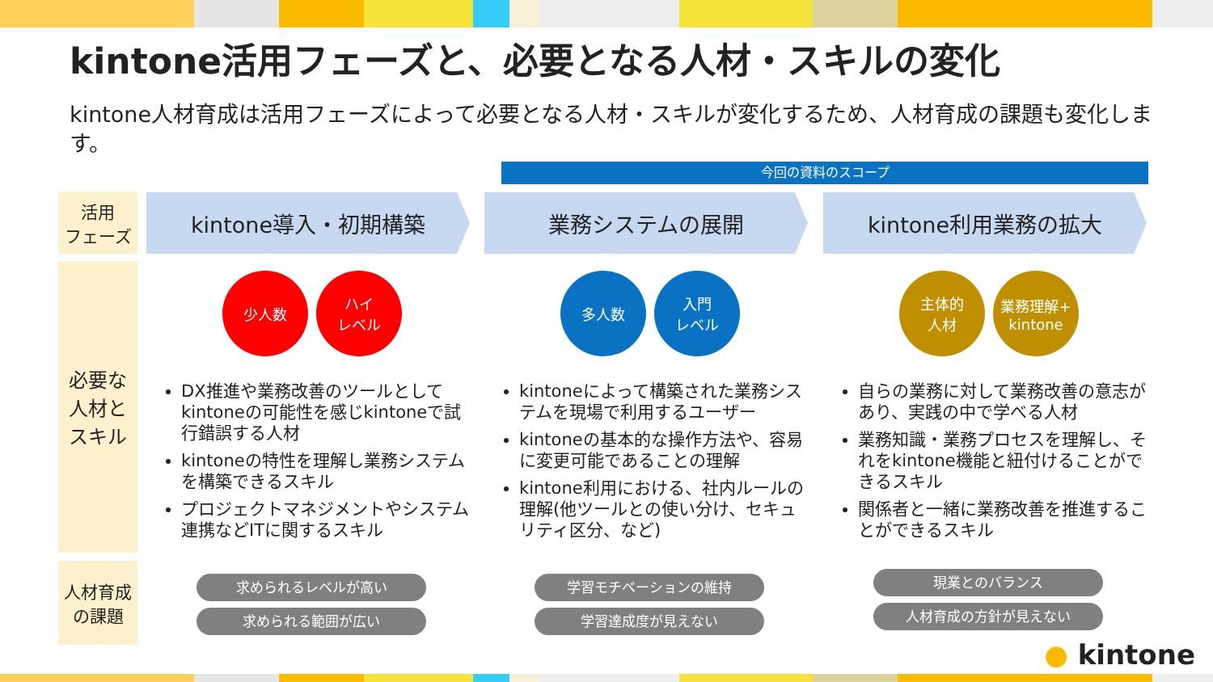kintone活用フェーズと、必要となる人材・スキルの変化
kintone人材育成は活用フェーズによって必要となる人材・スキルが変化するため、人材育成の課題も変化します。
今回の資料のスコープ
活用
フェーズ
必要な
人材と
スキル
人材育成
の課題
kintone導入・初期構築 業務システムの展開 kintone利用業務の拡大
少人数 ハイ
レベル
DX推進や業務改善のツールとしてkintoneの可能性を感じkintoneで試行錯誤する人材
kintoneの特性を理解し業務システムを構築できるスキル
プロジェクトマネジメントやシステム連携などITに関するスキル
多人数 入門
レベル
kintoneによって構築された業務システムを現場で利用するユーザー
kintoneの基本的な操作方法や、容易に変更可能であることの理解
kintone利用における、社内ルールの理解(他ツールとの使い分け、セキュリティ区分、など)
主体的
人材
業務理解+
kintone
自らの業務に対して業務改善の意志があり、実践の中で学べる人材
業務知識・業務プロセスを理解し、それをkintone機能と紐付けることができるスキル
関係者と一緒に業務改善を推進することができるスキル
求められるレベルが高い
求められる範囲が広い
学習モチベーションの維持
学習達成度が見えない
現業とのバランス
人材育成の方針が見えない
● kintone